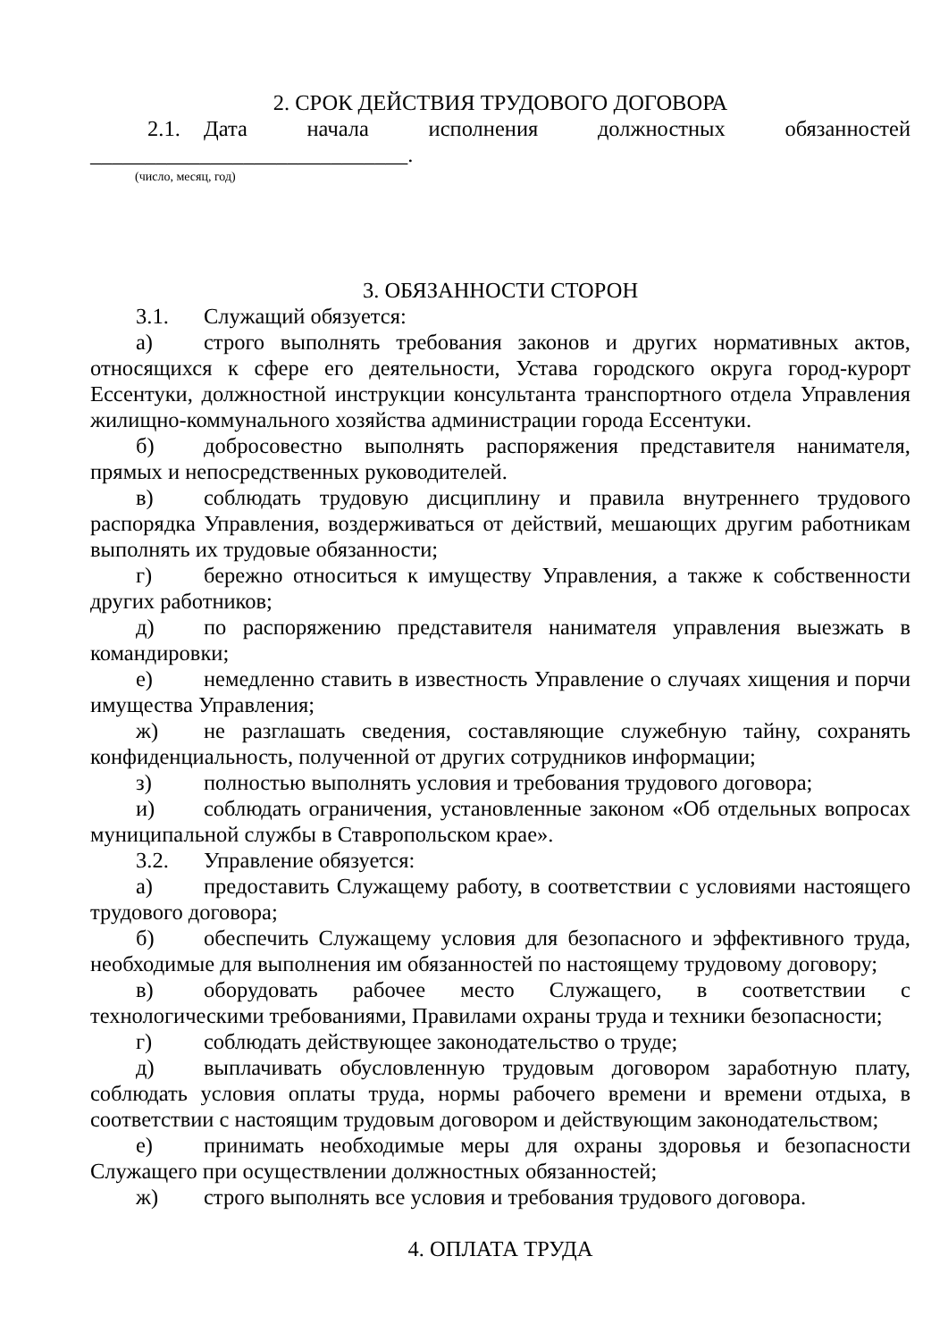2. СРОК ДЕЙСТВИЯ ТРУДОВОГО ДОГОВОРА
2.1. Дата начала исполнения должностных обязанностей
_____________________________.
(число, месяц, год)
3. ОБЯЗАННОСТИ СТОРОН
3.1. Служащий обязуется:
а) строго выполнять требования законов и других нормативных актов, относящихся к сфере его деятельности, Устава городского округа город-курорт Ессентуки, должностной инструкции консультанта транспортного отдела Управления жилищно-коммунального хозяйства администрации города Ессентуки.
б) добросовестно выполнять распоряжения представителя нанимателя, прямых и непосредственных руководителей.
в) соблюдать трудовую дисциплину и правила внутреннего трудового распорядка Управления, воздерживаться от действий, мешающих другим работникам выполнять их трудовые обязанности;
г) бережно относиться к имуществу Управления, а также к собственности других работников;
д) по распоряжению представителя нанимателя управления выезжать в командировки;
е) немедленно ставить в известность Управление о случаях хищения и порчи имущества Управления;
ж) не разглашать сведения, составляющие служебную тайну, сохранять конфиденциальность, полученной от других сотрудников информации;
з) полностью выполнять условия и требования трудового договора;
и) соблюдать ограничения, установленные законом «Об отдельных вопросах муниципальной службы в Ставропольском крае».
3.2. Управление обязуется:
а) предоставить Служащему работу, в соответствии с условиями настоящего трудового договора;
б) обеспечить Служащему условия для безопасного и эффективного труда, необходимые для выполнения им обязанностей по настоящему трудовому договору;
в) оборудовать рабочее место Служащего, в соответствии с технологическими требованиями, Правилами охраны труда и техники безопасности;
г) соблюдать действующее законодательство о труде;
д) выплачивать обусловленную трудовым договором заработную плату, соблюдать условия оплаты труда, нормы рабочего времени и времени отдыха, в соответствии с настоящим трудовым договором и действующим законодательством;
е) принимать необходимые меры для охраны здоровья и безопасности Служащего при осуществлении должностных обязанностей;
ж) строго выполнять все условия и требования трудового договора.
4. ОПЛАТА ТРУДА